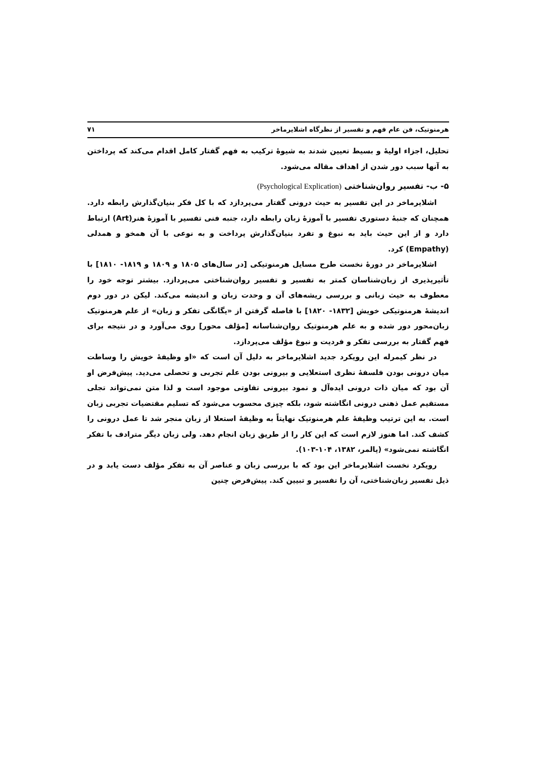هرمنوتیک، فن عام فهم و تفسیر از نظرگاه اشلایرماخر ۷۱
تحلیل، اجزاء اولیهٔ و بسیط تعیین شدند به شیوهٔ ترکیب به فهم گفتار کامل اقدام می‌کند که پرداختن به آنها سبب دور شدن از اهداف مقاله می‌شود.
۵- ب- تفسیر روان‌شناختی (Psychological Explication)
اشلایرماخر در این تفسیر به حیث درونی گفتار می‌پردازد که با کل فکر بنیان‌گذارش رابطه دارد. همچنان که جنبهٔ دستوری تفسیر با آموزهٔ زبان رابطه دارد، جنبه فنی تفسیر با آموزهٔ هنر(Art) ارتباط دارد و از این حیث باید به نبوغ و تفرد بنیان‌گذارش پرداخت و به نوعی با آن همخو و همدلی (Empathy) کرد.
اشلایرماخر در دورهٔ نخست طرح مسایل هرمنوتیکی [در سال‌های ۱۸۰۵ و ۱۸۰۹ و ۱۸۱۹- ۱۸۱۰] با تأثیرپذیری از زبان‌شناسان کمتر به تفسیر و تفسیر روان‌شناختی می‌پردازد. بیشتر توجه خود را معطوف به حیث زبانی و بررسی ریشه‌های آن و وحدت زبان و اندیشه می‌کند. لیکن در دور دوم اندیشهٔ هرمنوتیکی خویش [۱۸۳۲- ۱۸۲۰] با فاصله گرفتن از «یگانگی تفکر و زبان» از علم هرمنوتیک زبان‌محور دور شده و به علم هرمنوتیک روان‌شناسانه [مؤلف محور] روی می‌آورد و در نتیجه برای فهم گفتار به بررسی تفکر و فردیت و نبوغ مؤلف می‌پردازد.
در نظر کیمرله این رویکرد جدید اشلایرماخر به دلیل آن است که «او وظیفهٔ خویش را وساطت میان درونی بودن فلسفهٔ نظری استعلایی و بیرونی بودن علم تجربی و تحصلی می‌دید. پیش‌فرض او آن بود که میان ذات درونی ایده‌آل و نمود بیرونی تفاوتی موجود است و لذا متن نمی‌تواند تجلی مستقیم عمل ذهنی درونی انگاشته شود، بلکه چیزی محسوب می‌شود که تسلیم مقتضیات تجربی زبان است. به این ترتیب وظیفهٔ علم هرمنوتیک نهایتاً به وظیفهٔ استعلا از زبان منجر شد تا عمل درونی را کشف کند. اما هنوز لازم است که این کار را از طریق زبان انجام دهد. ولی زبان دیگر مترادف با تفکر انگاشته نمی‌شود» (پالمر، ۱۳۸۲، ۱۰۴-۱۰۳).
رویکرد نخست اشلایرماخر این بود که با بررسی زبان و عناصر آن به تفکر مؤلف دست یابد و در ذیل تفسیر زبان‌شناختی، آن را تفسیر و تبیین کند. پیش‌فرض چنین